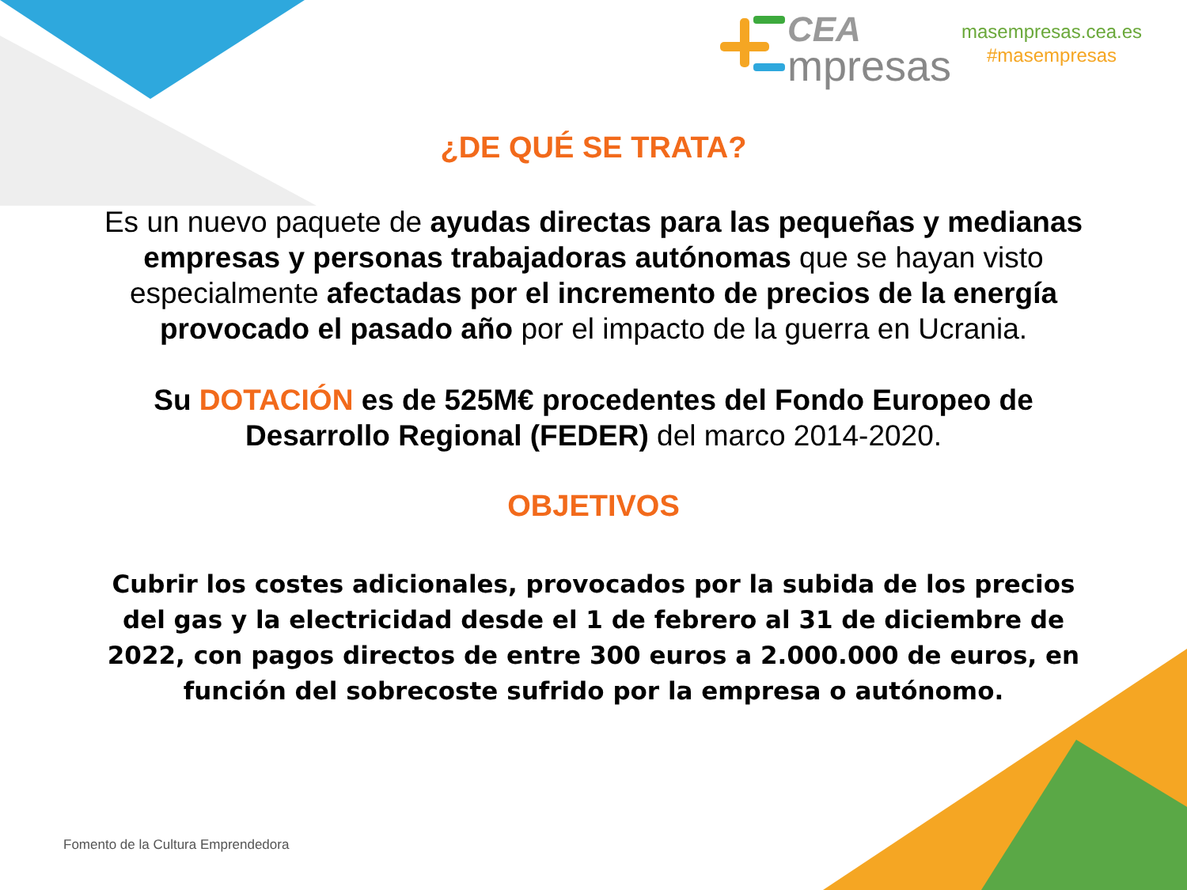CEA
mpresas
masempresas.cea.es
#masempresas
¿DE QUÉ SE TRATA?
Es un nuevo paquete de ayudas directas para las pequeñas y medianas empresas y personas trabajadoras autónomas que se hayan visto especialmente afectadas por el incremento de precios de la energía provocado el pasado año por el impacto de la guerra en Ucrania.
Su DOTACIÓN es de 525M€ procedentes del Fondo Europeo de Desarrollo Regional (FEDER) del marco 2014-2020.
OBJETIVOS
Cubrir los costes adicionales, provocados por la subida de los precios del gas y la electricidad desde el 1 de febrero al 31 de diciembre de 2022, con pagos directos de entre 300 euros a 2.000.000 de euros, en función del sobrecoste sufrido por la empresa o autónomo.
Fomento de la Cultura Emprendedora